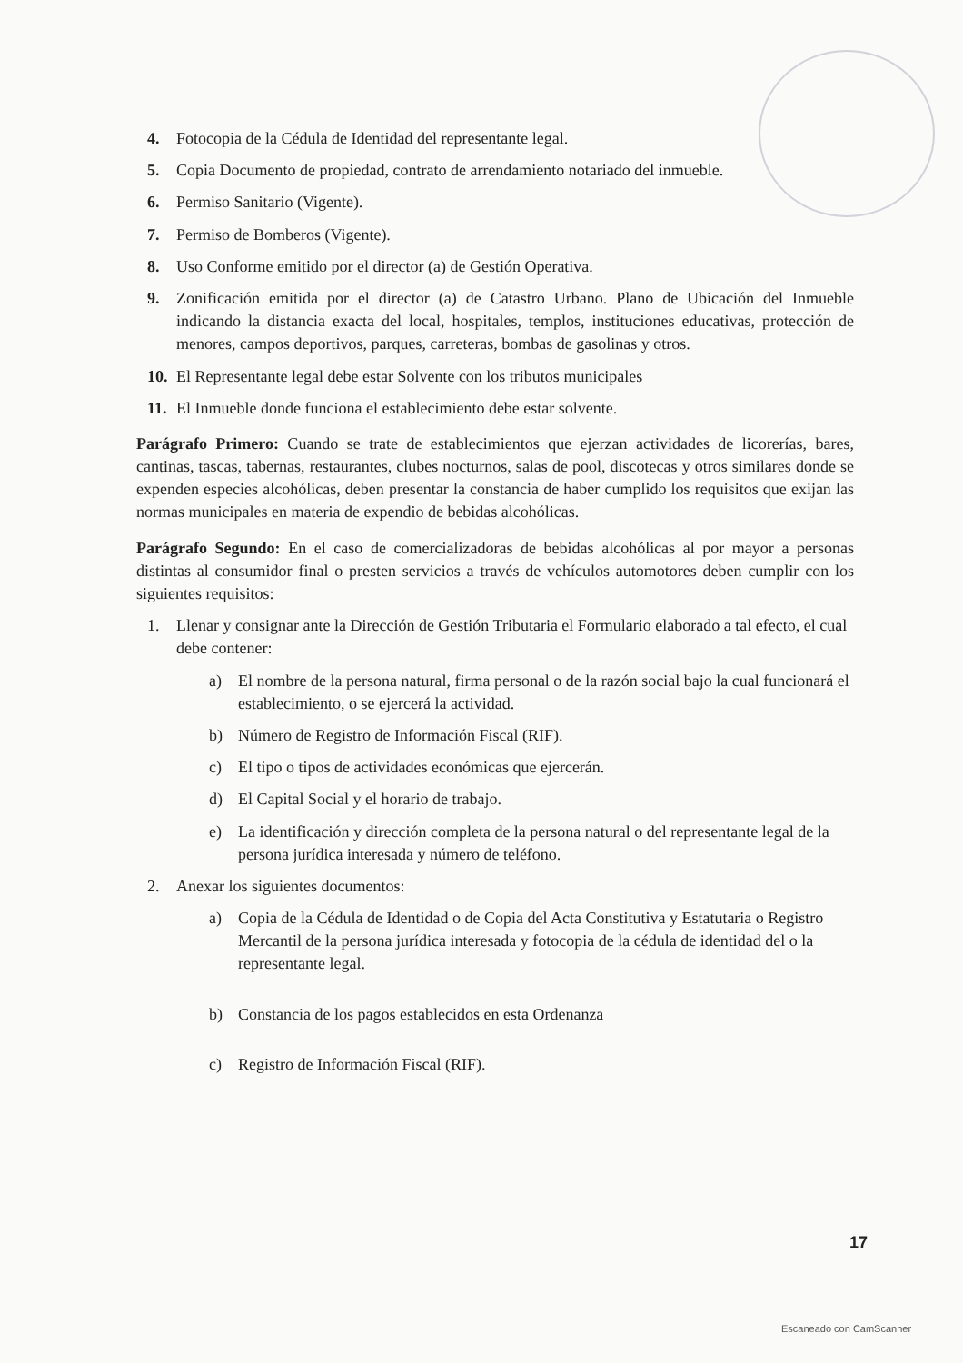4. Fotocopia de la Cédula de Identidad del representante legal.
5. Copia Documento de propiedad, contrato de arrendamiento notariado del inmueble.
6. Permiso Sanitario (Vigente).
7. Permiso de Bomberos (Vigente).
8. Uso Conforme emitido por el director (a) de Gestión Operativa.
9. Zonificación emitida por el director (a) de Catastro Urbano. Plano de Ubicación del Inmueble indicando la distancia exacta del local, hospitales, templos, instituciones educativas, protección de menores, campos deportivos, parques, carreteras, bombas de gasolinas y otros.
10. El Representante legal debe estar Solvente con los tributos municipales
11. El Inmueble donde funciona el establecimiento debe estar solvente.
Parágrafo Primero: Cuando se trate de establecimientos que ejerzan actividades de licorerías, bares, cantinas, tascas, tabernas, restaurantes, clubes nocturnos, salas de pool, discotecas y otros similares donde se expenden especies alcohólicas, deben presentar la constancia de haber cumplido los requisitos que exijan las normas municipales en materia de expendio de bebidas alcohólicas.
Parágrafo Segundo: En el caso de comercializadoras de bebidas alcohólicas al por mayor a personas distintas al consumidor final o presten servicios a través de vehículos automotores deben cumplir con los siguientes requisitos:
1. Llenar y consignar ante la Dirección de Gestión Tributaria el Formulario elaborado a tal efecto, el cual debe contener:
a) El nombre de la persona natural, firma personal o de la razón social bajo la cual funcionará el establecimiento, o se ejercerá la actividad.
b) Número de Registro de Información Fiscal (RIF).
c) El tipo o tipos de actividades económicas que ejercerán.
d) El Capital Social y el horario de trabajo.
e) La identificación y dirección completa de la persona natural o del representante legal de la persona jurídica interesada y número de teléfono.
2. Anexar los siguientes documentos:
a) Copia de la Cédula de Identidad o de Copia del Acta Constitutiva y Estatutaria o Registro Mercantil de la persona jurídica interesada y fotocopia de la cédula de identidad del o la representante legal.
b) Constancia de los pagos establecidos en esta Ordenanza
c) Registro de Información Fiscal (RIF).
17
Escaneado con CamScanner